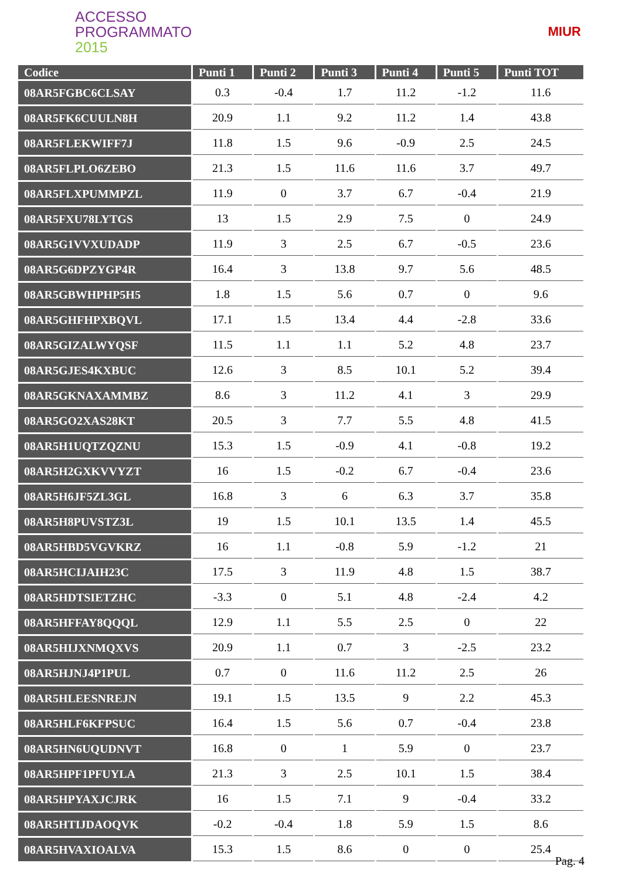ACCESSO
PROGRAMMATO
2015
MIUR
| Codice | Punti 1 | Punti 2 | Punti 3 | Punti 4 | Punti 5 | Punti TOT |
| --- | --- | --- | --- | --- | --- | --- |
| 08AR5FGBC6CLSAY | 0.3 | -0.4 | 1.7 | 11.2 | -1.2 | 11.6 |
| 08AR5FK6CUULN8H | 20.9 | 1.1 | 9.2 | 11.2 | 1.4 | 43.8 |
| 08AR5FLEKWIFF7J | 11.8 | 1.5 | 9.6 | -0.9 | 2.5 | 24.5 |
| 08AR5FLPLO6ZEBO | 21.3 | 1.5 | 11.6 | 11.6 | 3.7 | 49.7 |
| 08AR5FLXPUMMPZL | 11.9 | 0 | 3.7 | 6.7 | -0.4 | 21.9 |
| 08AR5FXU78LYTGS | 13 | 1.5 | 2.9 | 7.5 | 0 | 24.9 |
| 08AR5G1VVXUDADP | 11.9 | 3 | 2.5 | 6.7 | -0.5 | 23.6 |
| 08AR5G6DPZYGP4R | 16.4 | 3 | 13.8 | 9.7 | 5.6 | 48.5 |
| 08AR5GBWHPHP5H5 | 1.8 | 1.5 | 5.6 | 0.7 | 0 | 9.6 |
| 08AR5GHFHPXBQVL | 17.1 | 1.5 | 13.4 | 4.4 | -2.8 | 33.6 |
| 08AR5GIZALWYQSF | 11.5 | 1.1 | 1.1 | 5.2 | 4.8 | 23.7 |
| 08AR5GJES4KXBUC | 12.6 | 3 | 8.5 | 10.1 | 5.2 | 39.4 |
| 08AR5GKNAXAMMBZ | 8.6 | 3 | 11.2 | 4.1 | 3 | 29.9 |
| 08AR5GO2XAS28KT | 20.5 | 3 | 7.7 | 5.5 | 4.8 | 41.5 |
| 08AR5H1UQTZQZNU | 15.3 | 1.5 | -0.9 | 4.1 | -0.8 | 19.2 |
| 08AR5H2GXKVVYZT | 16 | 1.5 | -0.2 | 6.7 | -0.4 | 23.6 |
| 08AR5H6JF5ZL3GL | 16.8 | 3 | 6 | 6.3 | 3.7 | 35.8 |
| 08AR5H8PUVSTZ3L | 19 | 1.5 | 10.1 | 13.5 | 1.4 | 45.5 |
| 08AR5HBD5VGVKRZ | 16 | 1.1 | -0.8 | 5.9 | -1.2 | 21 |
| 08AR5HCIJAIH23C | 17.5 | 3 | 11.9 | 4.8 | 1.5 | 38.7 |
| 08AR5HDTSIETZHC | -3.3 | 0 | 5.1 | 4.8 | -2.4 | 4.2 |
| 08AR5HFFAY8QQQL | 12.9 | 1.1 | 5.5 | 2.5 | 0 | 22 |
| 08AR5HIJXNMQXVS | 20.9 | 1.1 | 0.7 | 3 | -2.5 | 23.2 |
| 08AR5HJNJ4P1PUL | 0.7 | 0 | 11.6 | 11.2 | 2.5 | 26 |
| 08AR5HLEESNREJN | 19.1 | 1.5 | 13.5 | 9 | 2.2 | 45.3 |
| 08AR5HLF6KFPSUC | 16.4 | 1.5 | 5.6 | 0.7 | -0.4 | 23.8 |
| 08AR5HN6UQUDNVT | 16.8 | 0 | 1 | 5.9 | 0 | 23.7 |
| 08AR5HPF1PFUYLA | 21.3 | 3 | 2.5 | 10.1 | 1.5 | 38.4 |
| 08AR5HPYAXJCJRK | 16 | 1.5 | 7.1 | 9 | -0.4 | 33.2 |
| 08AR5HTIJDAOQVK | -0.2 | -0.4 | 1.8 | 5.9 | 1.5 | 8.6 |
| 08AR5HVAXIOALVA | 15.3 | 1.5 | 8.6 | 0 | 0 | 25.4 |
Pag. 4